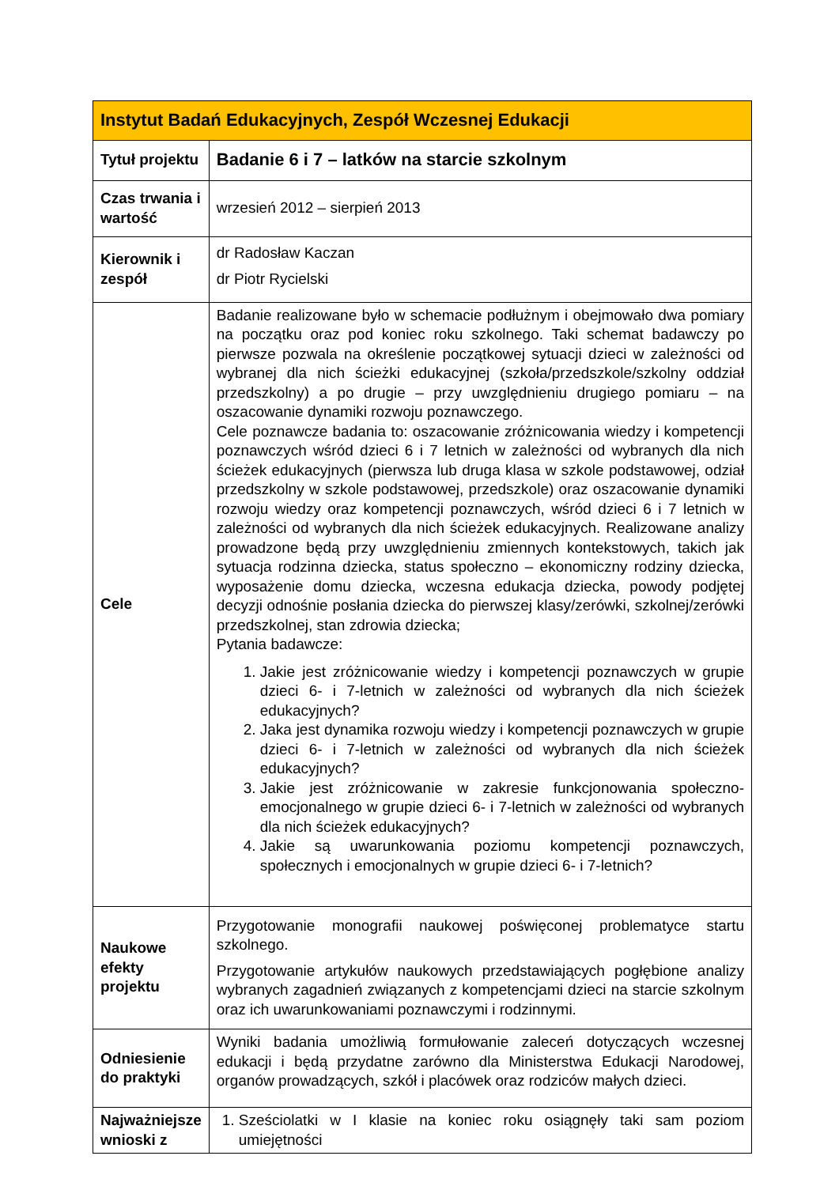| Instytut Badań Edukacyjnych, Zespół Wczesnej Edukacji | |
| --- | --- |
| Tytuł projektu | Badanie 6 i 7 – latków na starcie szkolnym |
| Czas trwania i wartość | wrzesień 2012 – sierpień 2013 |
| Kierownik i zespół | dr Radosław Kaczan dr Piotr Rycielski |
| Cele | Badanie realizowane było w schemacie podłużnym i obejmowało dwa pomiary na początku oraz pod koniec roku szkolnego. Taki schemat badawczy po pierwsze pozwala na określenie początkowej sytuacji dzieci w zależności od wybranej dla nich ścieżki edukacyjnej (szkoła/przedszkole/szkolny oddział przedszkolny) a po drugie – przy uwzględnieniu drugiego pomiaru – na oszacowanie dynamiki rozwoju poznawczego. Cele poznawcze badania to: oszacowanie zróżnicowania wiedzy i kompetencji poznawczych wśród dzieci 6 i 7 letnich w zależności od wybranych dla nich ścieżek edukacyjnych (pierwsza lub druga klasa w szkole podstawowej, odział przedszkolny w szkole podstawowej, przedszkole) oraz oszacowanie dynamiki rozwoju wiedzy oraz kompetencji poznawczych, wśród dzieci 6 i 7 letnich w zależności od wybranych dla nich ścieżek edukacyjnych. Realizowane analizy prowadzone będą przy uwzględnieniu zmiennych kontekstowych, takich jak sytuacja rodzinna dziecka, status społeczno – ekonomiczny rodziny dziecka, wyposażenie domu dziecka, wczesna edukacja dziecka, powody podjętej decyzji odnośnie posłania dziecka do pierwszej klasy/zerówki, szkolnej/zerówki przedszkolnej, stan zdrowia dziecka; Pytania badawcze: 1. Jakie jest zróżnicowanie wiedzy i kompetencji poznawczych w grupie dzieci 6- i 7-letnich w zależności od wybranych dla nich ścieżek edukacyjnych? 2. Jaka jest dynamika rozwoju wiedzy i kompetencji poznawczych w grupie dzieci 6- i 7-letnich w zależności od wybranych dla nich ścieżek edukacyjnych? 3. Jakie jest zróżnicowanie w zakresie funkcjonowania społeczno-emocjonalnego w grupie dzieci 6- i 7-letnich w zależności od wybranych dla nich ścieżek edukacyjnych? 4. Jakie są uwarunkowania poziomu kompetencji poznawczych, społecznych i emocjonalnych w grupie dzieci 6- i 7-letnich? |
| Naukowe efekty projektu | Przygotowanie monografii naukowej poświęconej problematyce startu szkolnego. Przygotowanie artykułów naukowych przedstawiających pogłębione analizy wybranych zagadnień związanych z kompetencjami dzieci na starcie szkolnym oraz ich uwarunkowaniami poznawczymi i rodzinnymi. |
| Odniesienie do praktyki | Wyniki badania umożliwią formułowanie zaleceń dotyczących wczesnej edukacji i będą przydatne zarówno dla Ministerstwa Edukacji Narodowej, organów prowadzących, szkół i placówek oraz rodziców małych dzieci. |
| Najważniejsze wnioski z | 1. Sześciolatki w I klasie na koniec roku osiągnęły taki sam poziom umiejętności |